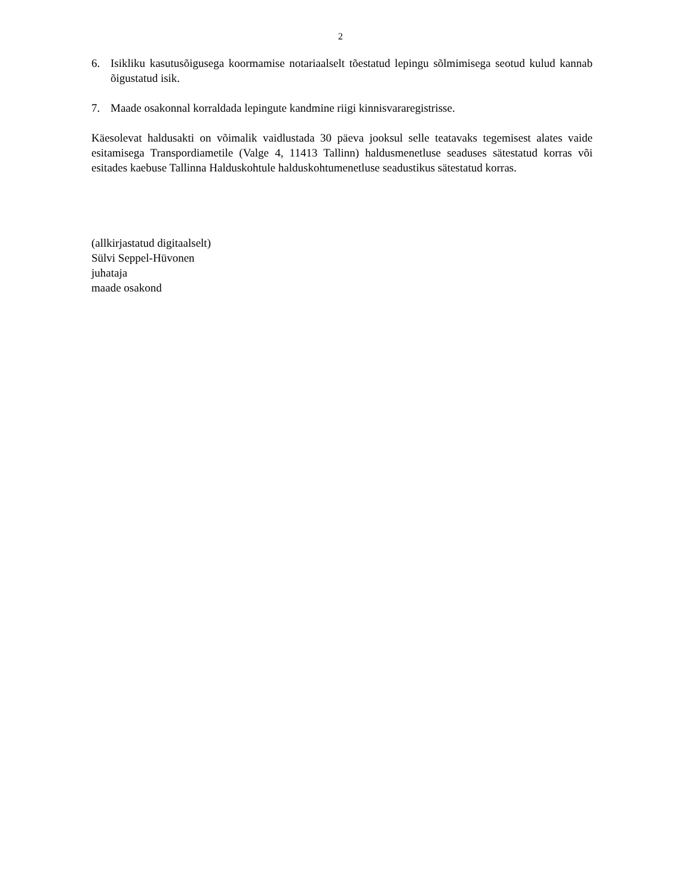2
6. Isikliku kasutusõigusega koormamise notariaalselt tõestatud lepingu sõlmimisega seotud kulud kannab õigustatud isik.
7. Maade osakonnal korraldada lepingute kandmine riigi kinnisvararegistrisse.
Käesolevat haldusakti on võimalik vaidlustada 30 päeva jooksul selle teatavaks tegemisest alates vaide esitamisega Transpordiametile (Valge 4, 11413 Tallinn) haldusmenetluse seaduses sätestatud korras või esitades kaebuse Tallinna Halduskohtule halduskohtumenetluse seadustikus sätestatud korras.
(allkirjastatud digitaalselt)
Sülvi Seppel-Hüvonen
juhataja
maade osakond